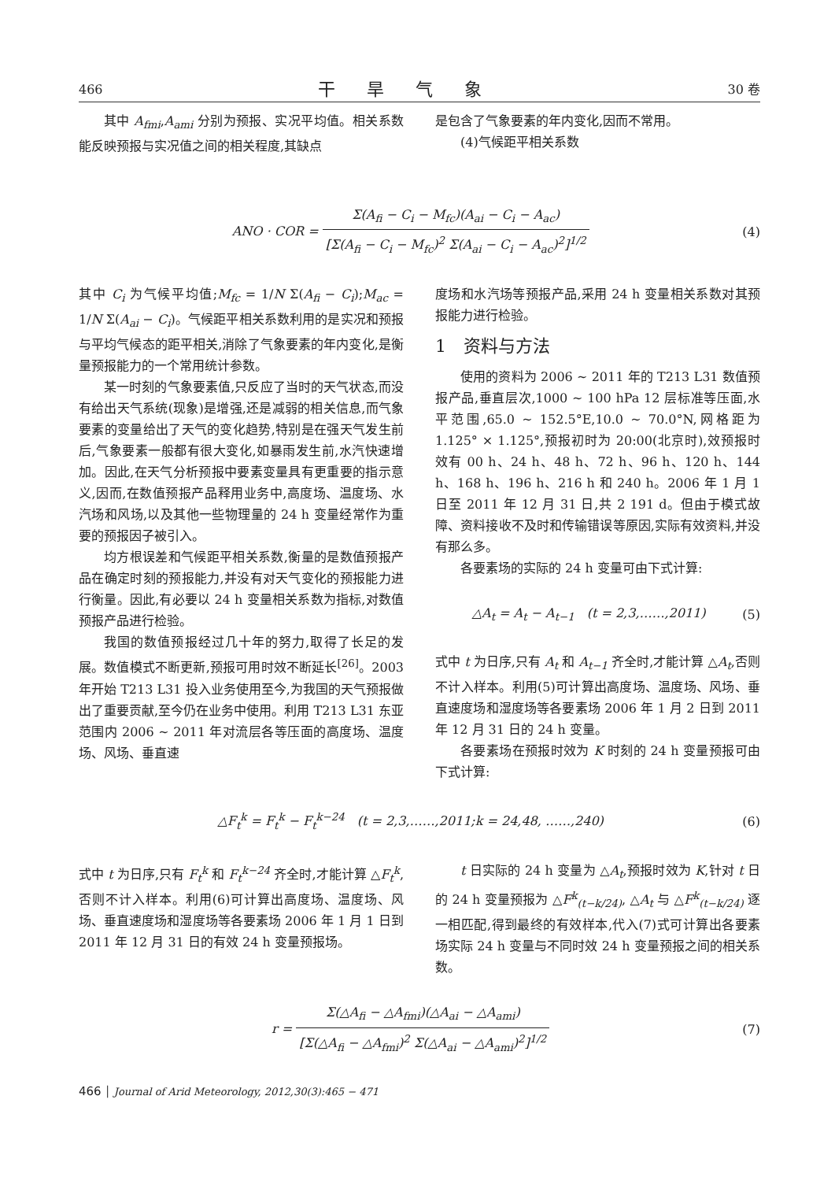466 干旱气象 30 卷
其中 A<sub>fmi</sub>,A<sub>ami</sub> 分别为预报、实况平均值。相关系数能反映预报与实况值之间的相关程度,其缺点
是包含了气象要素的年内变化,因而不常用。
(4)气候距平相关系数
ANO · COR = Σ(A<sub>fi</sub> − C<sub>i</sub> − M<sub>fc</sub>)(A<sub>ai</sub> − C<sub>i</sub> − A<sub>ac</sub>) [Σ(A<sub>fi</sub> − C<sub>i</sub> − M<sub>fc</sub>)<sup>2</sup> Σ(A<sub>ai</sub> − C<sub>i</sub> − A<sub>ac</sub>)<sup>2</sup>]<sup>1/2</sup>
(4)
其中 C<sub>i</sub> 为气候平均值;M<sub>fc</sub> = 1/N Σ(A<sub>fi</sub> − C<sub>i</sub>);M<sub>ac</sub> = 1/N Σ(A<sub>ai</sub> − C<sub>i</sub>)。气候距平相关系数利用的是实况和预报与平均气候态的距平相关,消除了气象要素的年内变化,是衡量预报能力的一个常用统计参数。
某一时刻的气象要素值,只反应了当时的天气状态,而没有给出天气系统(现象)是增强,还是减弱的相关信息,而气象要素的变量给出了天气的变化趋势,特别是在强天气发生前后,气象要素一般都有很大变化,如暴雨发生前,水汽快速增加。因此,在天气分析预报中要素变量具有更重要的指示意义,因而,在数值预报产品释用业务中,高度场、温度场、水汽场和风场,以及其他一些物理量的 24 h 变量经常作为重要的预报因子被引入。
均方根误差和气候距平相关系数,衡量的是数值预报产品在确定时刻的预报能力,并没有对天气变化的预报能力进行衡量。因此,有必要以 24 h 变量相关系数为指标,对数值预报产品进行检验。
我国的数值预报经过几十年的努力,取得了长足的发展。数值模式不断更新,预报可用时效不断延长<sup>[26]</sup>。2003 年开始 T213 L31 投入业务使用至今,为我国的天气预报做出了重要贡献,至今仍在业务中使用。利用 T213 L31 东亚范围内 2006 ~ 2011 年对流层各等压面的高度场、温度场、风场、垂直速
度场和水汽场等预报产品,采用 24 h 变量相关系数对其预报能力进行检验。
1　资料与方法
使用的资料为 2006 ~ 2011 年的 T213 L31 数值预报产品,垂直层次,1000 ~ 100 hPa 12 层标准等压面,水平范围,65.0 ~ 152.5°E,10.0 ~ 70.0°N,网格距为 1.125° × 1.125°,预报初时为 20:00(北京时),效预报时效有 00 h、24 h、48 h、72 h、96 h、120 h、144 h、168 h、196 h、216 h 和 240 h。2006 年 1 月 1 日至 2011 年 12 月 31 日,共 2 191 d。但由于模式故障、资料接收不及时和传输错误等原因,实际有效资料,并没有那么多。
各要素场的实际的 24 h 变量可由下式计算:
△A<sub>t</sub> = A<sub>t</sub> − A<sub>t−1</sub>　(t = 2,3,……,2011)
(5)
式中 t 为日序,只有 A<sub>t</sub> 和 A<sub>t−1</sub> 齐全时,才能计算 △A<sub>t</sub>,否则不计入样本。利用(5)可计算出高度场、温度场、风场、垂直速度场和湿度场等各要素场 2006 年 1 月 2 日到 2011 年 12 月 31 日的 24 h 变量。
各要素场在预报时效为 K 时刻的 24 h 变量预报可由下式计算:
△F<sub>t</sub><sup>k</sup> = F<sub>t</sub><sup>k</sup> − F<sub>t</sub><sup>k−24</sup>　(t = 2,3,……,2011;k = 24,48, ……,240)
(6)
式中 t 为日序,只有 F<sub>t</sub><sup>k</sup> 和 F<sub>t</sub><sup>k−24</sup> 齐全时,才能计算 △F<sub>t</sub><sup>k</sup>,否则不计入样本。利用(6)可计算出高度场、温度场、风场、垂直速度场和湿度场等各要素场 2006 年 1 月 1 日到 2011 年 12 月 31 日的有效 24 h 变量预报场。
t 日实际的 24 h 变量为 △A<sub>t</sub>,预报时效为 K,针对 t 日的 24 h 变量预报为 △F<sup>k</sup><sub>(t−k/24)</sub>, △A<sub>t</sub> 与 △F<sup>k</sup><sub>(t−k/24)</sub> 逐一相匹配,得到最终的有效样本,代入(7)式可计算出各要素场实际 24 h 变量与不同时效 24 h 变量预报之间的相关系数。
r = Σ(△A<sub>fi</sub> − △A<sub>fmi</sub>)(△A<sub>ai</sub> − △A<sub>ami</sub>) [Σ(△A<sub>fi</sub> − △A<sub>fmi</sub>)<sup>2</sup> Σ(△A<sub>ai</sub> − △A<sub>ami</sub>)<sup>2</sup>]<sup>1/2</sup>
(7)
466 │ Journal of Arid Meteorology, 2012,30(3):465 − 471